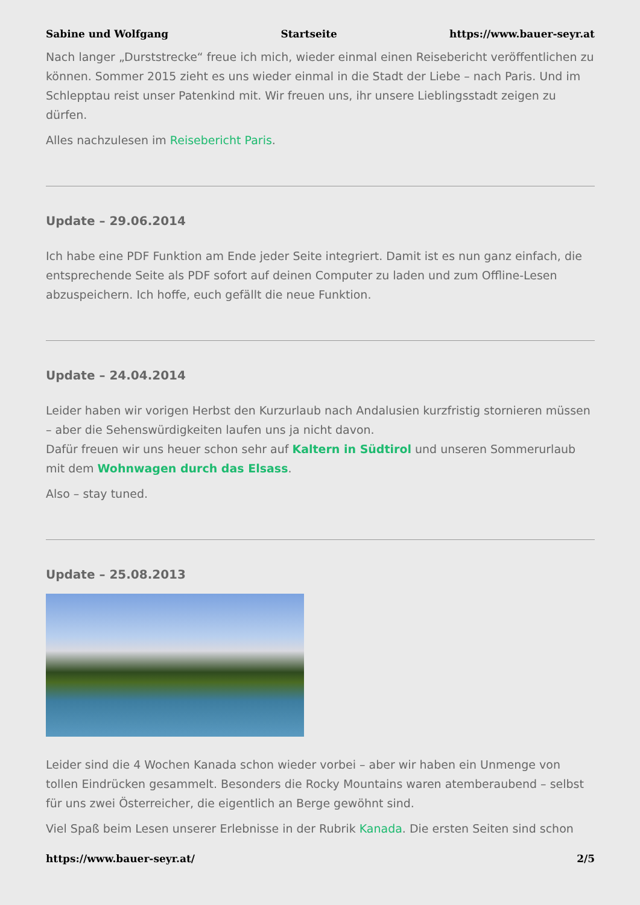Sabine und Wolfgang Startseite https://www.bauer-seyr.at
Nach langer „Durststrecke“ freue ich mich, wieder einmal einen Reisebericht veröffentlichen zu können. Sommer 2015 zieht es uns wieder einmal in die Stadt der Liebe – nach Paris. Und im Schlepptau reist unser Patenkind mit. Wir freuen uns, ihr unsere Lieblingsstadt zeigen zu dürfen.
Alles nachzulesen im Reisebericht Paris.
Update – 29.06.2014
Ich habe eine PDF Funktion am Ende jeder Seite integriert. Damit ist es nun ganz einfach, die entsprechende Seite als PDF sofort auf deinen Computer zu laden und zum Offline-Lesen abzuspeichern. Ich hoffe, euch gefällt die neue Funktion.
Update – 24.04.2014
Leider haben wir vorigen Herbst den Kurzurlaub nach Andalusien kurzfristig stornieren müssen – aber die Sehenswürdigkeiten laufen uns ja nicht davon.
Dafür freuen wir uns heuer schon sehr auf Kaltern in Südtirol und unseren Sommerurlaub mit dem Wohnwagen durch das Elsass.
Also – stay tuned.
Update – 25.08.2013
Leider sind die 4 Wochen Kanada schon wieder vorbei – aber wir haben ein Unmenge von tollen Eindrücken gesammelt. Besonders die Rocky Mountains waren atemberaubend – selbst für uns zwei Österreicher, die eigentlich an Berge gewöhnt sind.
Viel Spaß beim Lesen unserer Erlebnisse in der Rubrik Kanada. Die ersten Seiten sind schon
https://www.bauer-seyr.at/ 2/5